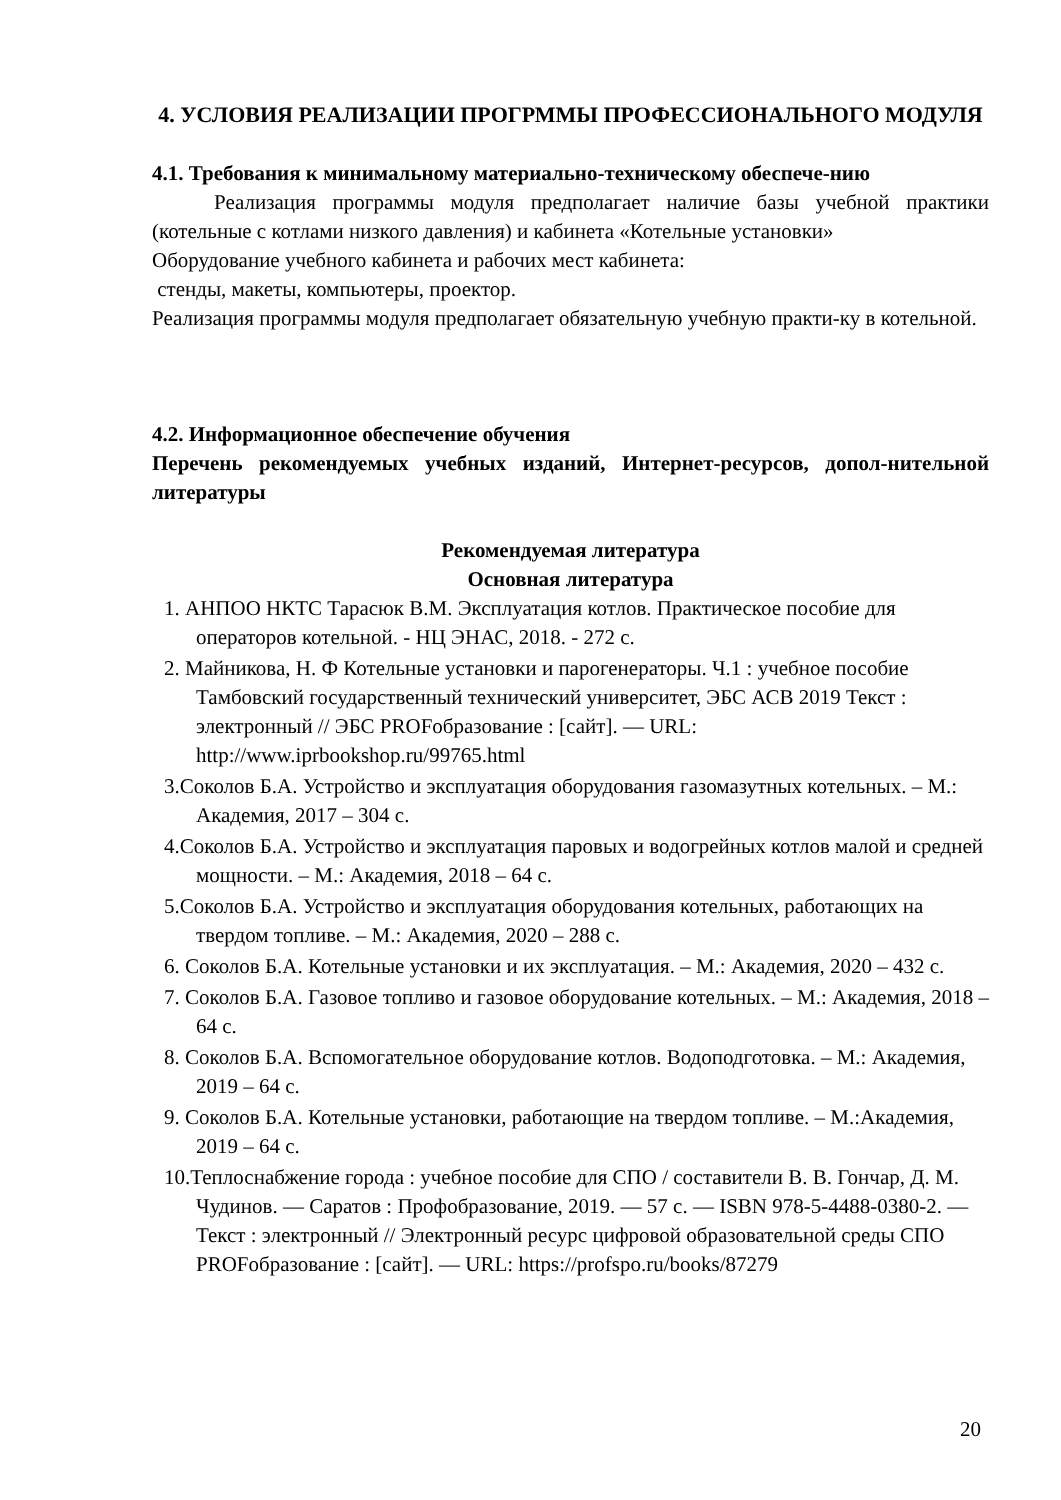4. УСЛОВИЯ РЕАЛИЗАЦИИ ПРОГРММЫ ПРОФЕССИОНАЛЬНОГО МОДУЛЯ
4.1. Требования к минимальному материально-техническому обеспече-нию
Реализация программы модуля предполагает наличие базы учебной практики (котельные с котлами низкого давления) и кабинета «Котельные установки»
Оборудование учебного кабинета и рабочих мест кабинета:
стенды, макеты, компьютеры, проектор.
Реализация программы модуля предполагает обязательную учебную практи-ку в котельной.
4.2. Информационное обеспечение обучения
Перечень рекомендуемых учебных изданий, Интернет-ресурсов, допол-нительной литературы
Рекомендуемая литература
Основная литература
1. АНПОО НКТС Тарасюк В.М. Эксплуатация котлов. Практическое пособие для операторов котельной. - НЦ ЭНАС, 2018. - 272 с.
2. Майникова, Н. Ф Котельные установки и парогенераторы. Ч.1 : учебное пособие Тамбовский государственный технический университет, ЭБС АСВ 2019 Текст : электронный // ЭБС PROFобразование : [сайт]. — URL: http://www.iprbookshop.ru/99765.html
3.Соколов Б.А. Устройство и эксплуатация оборудования газомазутных котельных. – М.: Академия, 2017 – 304 с.
4.Соколов Б.А. Устройство и эксплуатация паровых и водогрейных котлов малой и средней мощности. – М.: Академия, 2018 – 64 с.
5.Соколов Б.А. Устройство и эксплуатация оборудования котельных, работающих на твердом топливе. – М.: Академия, 2020 – 288 с.
6. Соколов Б.А. Котельные установки и их эксплуатация. – М.: Академия, 2020 – 432 с.
7. Соколов Б.А. Газовое топливо и газовое оборудование котельных. – М.: Академия, 2018 – 64 с.
8. Соколов Б.А. Вспомогательное оборудование котлов. Водоподготовка. – М.: Академия, 2019 – 64 с.
9. Соколов Б.А. Котельные установки, работающие на твердом топливе. – М.:Академия, 2019 – 64 с.
10.Теплоснабжение города : учебное пособие для СПО / составители В. В. Гончар, Д. М. Чудинов. — Саратов : Профобразование, 2019. — 57 с. — ISBN 978-5-4488-0380-2. — Текст : электронный // Электронный ресурс цифровой образовательной среды СПО PROFобразование : [сайт]. — URL: https://profspo.ru/books/87279
20